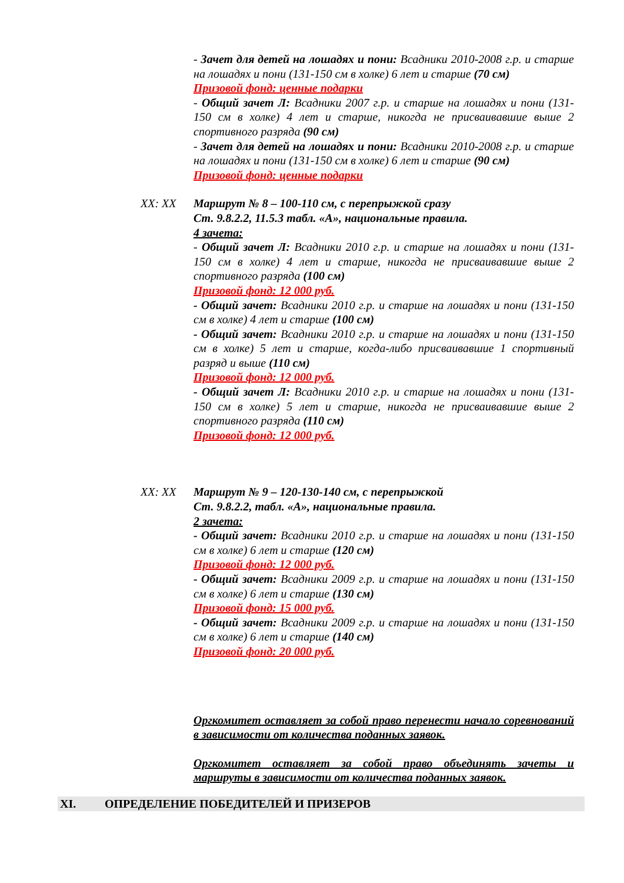- Зачет для детей на лошадях и пони: Всадники 2010-2008 г.р. и старше на лошадях и пони (131-150 см в холке) 6 лет и старше (70 см)
Призовой фонд: ценные подарки
- Общий зачет Л: Всадники 2007 г.р. и старше на лошадях и пони (131-150 см в холке) 4 лет и старше, никогда не присваивавшие выше 2 спортивного разряда (90 см)
- Зачет для детей на лошадях и пони: Всадники 2010-2008 г.р. и старше на лошадях и пони (131-150 см в холке) 6 лет и старше (90 см)
Призовой фонд: ценные подарки
XX: XX Маршрут № 8 – 100-110 см, с перепрыжкой сразу
Ст. 9.8.2.2, 11.5.3 табл. «А», национальные правила.
4 зачета:
- Общий зачет Л: Всадники 2010 г.р. и старше на лошадях и пони (131-150 см в холке) 4 лет и старше, никогда не присваивавшие выше 2 спортивного разряда (100 см)
Призовой фонд: 12 000 руб.
- Общий зачет: Всадники 2010 г.р. и старше на лошадях и пони (131-150 см в холке) 4 лет и старше (100 см)
- Общий зачет: Всадники 2010 г.р. и старше на лошадях и пони (131-150 см в холке) 5 лет и старше, когда-либо присваивавшие 1 спортивный разряд и выше (110 см)
Призовой фонд: 12 000 руб.
- Общий зачет Л: Всадники 2010 г.р. и старше на лошадях и пони (131-150 см в холке) 5 лет и старше, никогда не присваивавшие выше 2 спортивного разряда (110 см)
Призовой фонд: 12 000 руб.
XX: XX Маршрут № 9 – 120-130-140 см, с перепрыжкой
Ст. 9.8.2.2, табл. «А», национальные правила.
2 зачета:
- Общий зачет: Всадники 2010 г.р. и старше на лошадях и пони (131-150 см в холке) 6 лет и старше (120 см)
Призовой фонд: 12 000 руб.
- Общий зачет: Всадники 2009 г.р. и старше на лошадях и пони (131-150 см в холке) 6 лет и старше (130 см)
Призовой фонд: 15 000 руб.
- Общий зачет: Всадники 2009 г.р. и старше на лошадях и пони (131-150 см в холке) 6 лет и старше (140 см)
Призовой фонд: 20 000 руб.
Оргкомитет оставляет за собой право перенести начало соревнований в зависимости от количества поданных заявок.
Оргкомитет оставляет за собой право объединять зачеты и маршруты в зависимости от количества поданных заявок.
XI. ОПРЕДЕЛЕНИЕ ПОБЕДИТЕЛЕЙ И ПРИЗЕРОВ